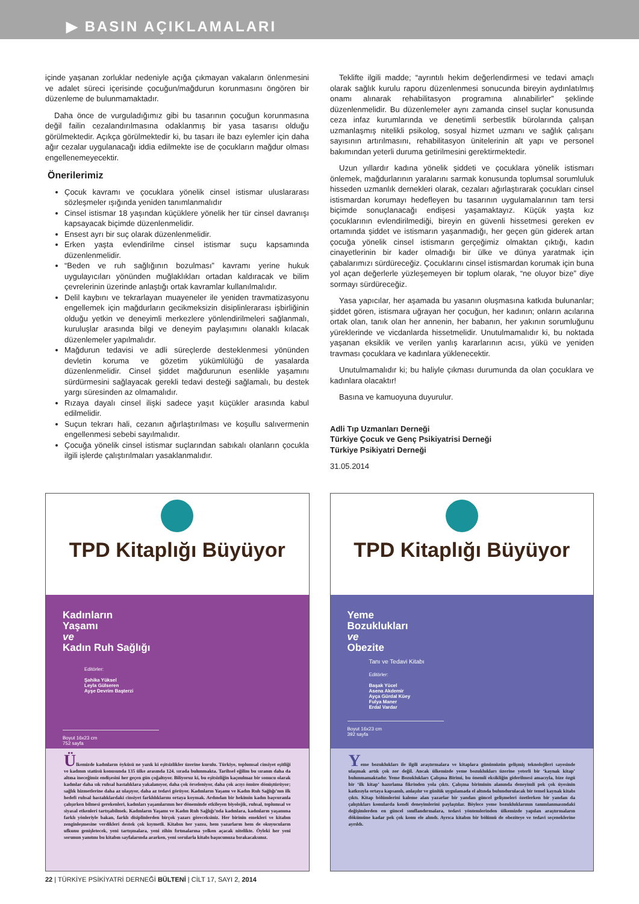▶ BASIN AÇIKLAMALARI
içinde yaşanan zorluklar nedeniyle açığa çıkmayan vakaların önlenmesini ve adalet süreci içerisinde çocuğun/mağdurun korunmasını öngören bir düzenleme de bulunmamaktadır.
Daha önce de vurguladığımız gibi bu tasarının çocuğun korunmasına değil failin cezalandırılmasına odaklanmış bir yasa tasarısı olduğu görülmektedir. Açıkça görülmektedir ki, bu tasarı ile bazı eylemler için daha ağır cezalar uygulanacağı iddia edilmekte ise de çocukların mağdur olması engellenemeyecektir.
Önerilerimiz
Çocuk kavramı ve çocuklara yönelik cinsel istismar uluslararası sözleşmeler ışığında yeniden tanımlanmalıdır
Cinsel istismar 18 yaşından küçüklere yönelik her tür cinsel davranışı kapsayacak biçimde düzenlenmelidir.
Ensest ayrı bir suç olarak düzenlenmelidir.
Erken yaşta evlendirilme cinsel istismar suçu kapsamında düzenlenmelidir.
“Beden ve ruh sağlığının bozulması” kavramı yerine hukuk uygulayıcıları yönünden muğlaklıkları ortadan kaldıracak ve bilim çevrelerinin üzerinde anlaştığı ortak kavramlar kullanılmalıdır.
Delil kaybını ve tekrarlayan muayeneler ile yeniden travmatizasyonu engellemek için mağdurların gecikmeksizin disiplinlerarası işbirliğinin olduğu yetkin ve deneyimli merkezlere yönlendirilmeleri sağlanmalı, kuruluşlar arasında bilgi ve deneyim paylaşımını olanaklı kılacak düzenlemeler yapılmalıdır.
Mağdurun tedavisi ve adli süreçlerde desteklenmesi yönünden devletin koruma ve gözetim yükümlülüğü de yasalarda düzenlenmelidir. Cinsel şiddet mağdurunun esenlikle yaşamını sürdürmesini sağlayacak gerekli tedavi desteği sağlamalı, bu destek yargı süresinden az olmamalıdır.
Rızaya dayalı cinsel ilişki sadece yaşıt küçükler arasında kabul edilmelidir.
Suçun tekrarı hali, cezanın ağırlaştırılması ve koşullu salıvermenin engellenmesi sebebi sayılmalıdır.
Çocuğa yönelik cinsel istismar suçlarından sabıkalı olanların çocukla ilgili işlerde çalıştırılmaları yasaklanmalıdır.
Teklifte ilgili madde; “ayrıntılı hekim değerlendirmesi ve tedavi amaçlı olarak sağlık kurulu raporu düzenlenmesi sonucunda bireyin aydınlatılmış onamı alınarak rehabilitasyon programına alınabilirler” şeklinde düzenlenmelidir. Bu düzenlemeler aynı zamanda cinsel suçlar konusunda ceza infaz kurumlarında ve denetimli serbestlik bürolarında çalışan uzmanlaşmış nitelikli psikolog, sosyal hizmet uzmanı ve sağlık çalışanı sayısının artırılmasını, rehabilitasyon ünitelerinin alt yapı ve personel bakımından yeterli duruma getirilmesini gerektirmektedir.
Uzun yıllardır kadına yönelik şiddeti ve çocuklara yönelik istismarı önlemek, mağdurlarının yaralarını sarmak konusunda toplumsal sorumluluk hisseden uzmanlık dernekleri olarak, cezaları ağırlaştırarak çocukları cinsel istismardan korumayı hedefleyen bu tasarının uygulamalarının tam tersi biçimde sonuçlanacağı endişesi yaşamaktayız. Küçük yaşta kız çocuklarının evlendirilmediği, bireyin en güvenli hissetmesi gereken ev ortamında şiddet ve istismarın yaşanmadığı, her geçen gün giderek artan çocuğa yönelik cinsel istismarın gerçeğimiz olmaktan çıktığı, kadın cinayetlerinin bir kader olmadığı bir ülke ve dünya yaratmak için çabalarımızı sürdüreceğiz. Çocuklarını cinsel istismardan korumak için buna yol açan değerlerle yüzleşemeyen bir toplum olarak, “ne oluyor bize” diye sormayı sürdüreceğiz.
Yasa yapıcılar, her aşamada bu yasanın oluşmasına katkıda bulunanlar; şiddet gören, istismara uğrayan her çocuğun, her kadının; onların acılarına ortak olan, tanık olan her annenin, her babanın, her yakının sorumluğunu yüreklerinde ve vicdanlarda hissetmelidir. Unutulmamalıdır ki, bu noktada yaşanan eksiklik ve verilen yanlış kararlarının acısı, yükü ve yeniden travması çocuklara ve kadınlara yüklenecektir.
Unutulmamalıdır ki; bu haliyle çıkması durumunda da olan çocuklara ve kadınlara olacaktır!
Basına ve kamuoyuna duyurulur.
Adli Tıp Uzmanları Derneği
Türkiye Çocuk ve Genç Psikiyatrisi Derneği
Türkiye Psikiyatri Derneği
31.05.2014
TPD Kitaplığı Büyüyor
Kadınların
Yaşamı
ve
Kadın Ruh Sağlığı
Editörler:
Şahika Yüksel
Leyla Gülseren
Ayşe Devrim Başterzi
Boyut 16x23 cm
752 sayfa
Ülkemizde kadınların öyküsü ne yazık ki eşitsizlikler üzerine kurulu. Türkiye, toplumsal cinsiyet eşitliği ve kadının statüsü konusunda 135 ülke arasında 124. sırada bulunmakta. Tarihsel eğilim bu sıranın daha da altına ineceğimiz endişesini her geçen gün çoğaltıyor. Biliyoruz ki, bu eşitsizliğin kaçınılmaz bir sonucu olarak kadınlar daha sık ruhsal hastalıklara yakalanıyor, daha çok örseleniyor, daha çok acıyı ömüre dönüştürüyor; sağlık hizmetlerine daha az ulaşıyor, daha az tedavi görüyor. Kadınların Yaşamı ve Kadın Ruh Sağlığı’nın ilk hedefi ruhsal hastalıklardaki cinsiyet farklılıklarını ortaya koymak. Ardından bir hekimin kadın başvuranla çalışırken bilmesi gerekenleri, kadınları yaşamlarının her döneminde etkileyen biyolojik, ruhsal, toplumsal ve siyasal etkenleri tartışabilmek. Kadınların Yaşamı ve Kadın Ruh Sağlığı’nda kadınlara, kadınların yaşamına farklı yönleriyle bakan, farklı disiplinlerden birçok yazarı göreceksiniz. Her birinin emekleri ve kitabın zenginleşmesine verdikleri destek çok kıymetli. Kitabın her yazısı, hem yazarların hem de okuyucuların ufkunu genişletecek, yeni tartışmalara, yeni zihin fırtınalarına yelken açacak nitelikte. Öyleki her yeni sorunun yanıtını bu kitabın sayfalarında ararken, yeni sorularla kitabı başucunuza bırakacaksınız.
TPD Kitaplığı Büyüyor
Yeme
Bozuklukları
ve
Obezite
Tanı ve Tedavi Kitabı
Editörler:
Başak Yücel
Asena Akdemir
Ayça Gürdal Küey
Fulya Maner
Erdal Vardar
Boyut 16x23 cm
392 sayfa
Yeme bozuklukları ile ilgili araştırmalara ve kitaplara günümüzün gelişmiş teknolojileri sayesinde ulaşmak artık çok zor değil. Ancak ülkemizde yeme bozuklukları üzerine yeterli bir ‘kaynak kitap’ bulunmamaktadır. Yeme Bozuklukları Çalışma Birimi, bu önemli eksikliğin giderilmesi amacıyla, bize özgü bir ‘ilk kitap’ hazırlama fikrinden yola çıktı. Çalışma biriminin alanında deneyimli pek çok üyesinin katkısıyla ortaya kapsamlı, anlaşılır ve günlük uygulamada el altında bulundurulacak bir temel kaynak kitabı çıktı. Kitap bölümlerini kaleme alan yazarlar bir yandan güncel gelişmeleri özetlerken bir yandan da çalıştıkları konularda kendi deneyimlerini paylaştılar. Böylece yeme bozukluklarının tanımlanmasındaki değişimlerden en güncel sınıflandırmalara, tedavi yöntemlerinden ülkemizde yapılan araştırmaların dökümüne kadar pek çok konu ele alındı. Ayrıca kitabın bir bölümü de obeziteye ve tedavi seçeneklerine ayrıldı.
22 | TÜRKİYE PSİKİYATRİ DERNEĞİ BÜLTENİ | CİLT 17, SAYI 2, 2014